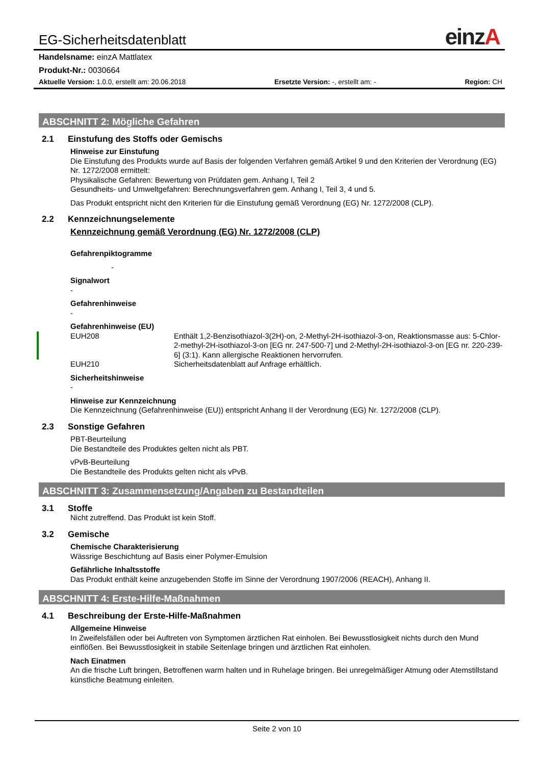EG-Sicherheitsdatenblatt einzA
Handelsname: einzA Mattlatex
Produkt-Nr.: 0030664
Aktuelle Version: 1.0.0, erstellt am: 20.06.2018 Ersetzte Version: -, erstellt am: - Region: CH
ABSCHNITT 2: Mögliche Gefahren
2.1 Einstufung des Stoffs oder Gemischs
Hinweise zur Einstufung
Die Einstufung des Produkts wurde auf Basis der folgenden Verfahren gemäß Artikel 9 und den Kriterien der Verordnung (EG) Nr. 1272/2008 ermittelt:
Physikalische Gefahren: Bewertung von Prüfdaten gem. Anhang I, Teil 2
Gesundheits- und Umweltgefahren: Berechnungsverfahren gem. Anhang I, Teil 3, 4 und 5.
Das Produkt entspricht nicht den Kriterien für die Einstufung gemäß Verordnung (EG) Nr. 1272/2008 (CLP).
2.2 Kennzeichnungselemente
Kennzeichnung gemäß Verordnung (EG) Nr. 1272/2008 (CLP)
Gefahrenpiktogramme
-
Signalwort
-
Gefahrenhinweise
-
Gefahrenhinweise (EU)
EUH208 Enthält 1,2-Benzisothiazol-3(2H)-on, 2-Methyl-2H-isothiazol-3-on, Reaktionsmasse aus: 5-Chlor-2-methyl-2H-isothiazol-3-on [EG nr. 247-500-7] und 2-Methyl-2H-isothiazol-3-on [EG nr. 220-239-6] (3:1). Kann allergische Reaktionen hervorrufen.
EUH210 Sicherheitsdatenblatt auf Anfrage erhältlich.
Sicherheitshinweise
-
Hinweise zur Kennzeichnung
Die Kennzeichnung (Gefahrenhinweise (EU)) entspricht Anhang II der Verordnung (EG) Nr. 1272/2008 (CLP).
2.3 Sonstige Gefahren
PBT-Beurteilung
Die Bestandteile des Produktes gelten nicht als PBT.
vPvB-Beurteilung
Die Bestandteile des Produkts gelten nicht als vPvB.
ABSCHNITT 3: Zusammensetzung/Angaben zu Bestandteilen
3.1 Stoffe
Nicht zutreffend. Das Produkt ist kein Stoff.
3.2 Gemische
Chemische Charakterisierung
Wässrige Beschichtung auf Basis einer Polymer-Emulsion
Gefährliche Inhaltsstoffe
Das Produkt enthält keine anzugebenden Stoffe im Sinne der Verordnung 1907/2006 (REACH), Anhang II.
ABSCHNITT 4: Erste-Hilfe-Maßnahmen
4.1 Beschreibung der Erste-Hilfe-Maßnahmen
Allgemeine Hinweise
In Zweifelsfällen oder bei Auftreten von Symptomen ärztlichen Rat einholen. Bei Bewusstlosigkeit nichts durch den Mund einflößen. Bei Bewusstlosigkeit in stabile Seitenlage bringen und ärztlichen Rat einholen.
Nach Einatmen
An die frische Luft bringen, Betroffenen warm halten und in Ruhelage bringen. Bei unregelmäßiger Atmung oder Atemstillstand künstliche Beatmung einleiten.
Seite 2 von 10